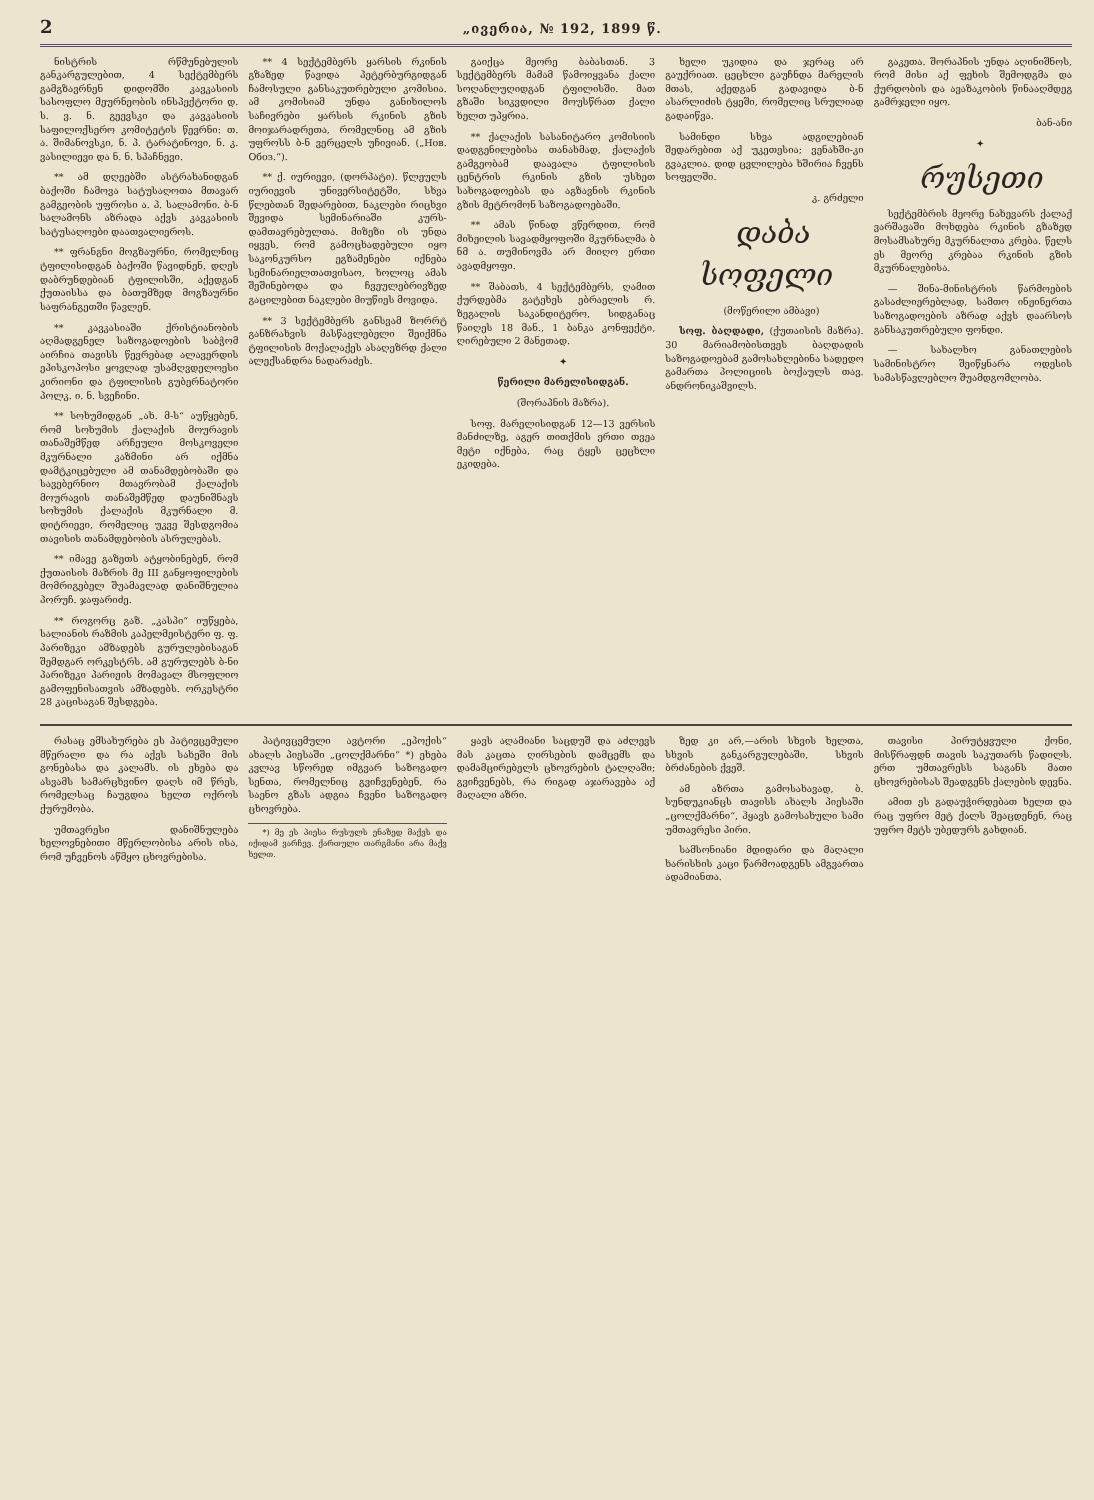2 „ივერია, № 192, 1899 წ.
ნისტრის რწმუნებულის განკარგულებით, 4 სექტემბერს გამგზავრნენ დიდომში კავკასიის სასოფლო მეურნეობის ინსპექტორი დ. ს. ვ. ნ. გეევსკი და კავკასიის საფილოქსერო კომიტეტის წევრნი: თ. ა. შიმანოვსკი, ნ. პ. ტარატინოვი, ნ. კ. ვასილიევი და ნ. ნ. სპაჩნევი.
** ამ დღეებში ასტრახანიდგან ბაქოში ჩამოვა სატუსაღოთა მთავარ გამგეობის უფროსი ა. პ. სალამონი. ბ-ნ სალამონს აზრადა აქვს კავკასიის სატუსაღოები დაათვალიეროს.
** ფრანგნი მოგზაურნი, რომელნიც ტფილისიდგან ბაქოში წავიდნენ, დღეს დაბრუნდებიან ტფილისში, აქედგან ქუთაისსა და ბათუმზედ მოგზაურნი საფრანგეთში წავლენ.
** კავკასიაში ქრისტიანობის აღმადგენელ საზოგადოების საბჭომ აირჩია თავისს წევრებად ალავერდის ეპისკოპოსი ყოვლად უსამღვდელოესი კირიონი და ტფილისის გუბერნატორი პოლკ. ი. ნ. სვეჩინი.
** სოხუმიდგან „ახ. მ-ს“ აუწყებენ, რომ სოხუმის ქალაქის მოურავის თანაშემწედ არჩეული მოსკოველი მკურნალი კაზმინი არ იქმნა დამტკიცებული ამ თანამდებობაში და სავებერნიო მთავრობამ ქალაქის მოურავის თანაშემწედ დაუნიშნავს სოხუმის ქალაქის მკურნალი მ. დიტრიევი, რომელიც უკვე შესდგომია თავისის თანამდებობის ასრულებას.
** იმავე გაზეთს ატყობინებენ, რომ ქუთაისის მაზრის მე III განყოფილების მომრიგებელ შუამავლად დანიშნულია პორუჩ. ჯაფარიძე.
** როგორც გაზ. „კასპი“ იუწყება, სალიანის რაზმის კაპელმეისტერი ფ. ფ. პარიზეკი ამზადებს გურულებისაგან შემდგარ ორკესტრს. ამ გურულებს ბ-ნი პარიზეკი პარიჟის მომავალ მსოფლიო გამოფენისათვის ამზადებს. ორკესტრი 28 კაცისაგან შესდგება.
** 4 სექტემბერს ყარსის რკინის გზაზედ წავიდა პეტერბურგიდგან ჩამოსული განსაკუთრებული კომისია. ამ კომისიამ უნდა განიხილოს საჩივრები ყარსის რკინის გზის მოიჯარადრეთა, რომელნიც ამ გზის უფროსს ბ-ნ ვერცელს უჩივიან. („Нов. Обоз.“).
** ქ. იურიევი, (დორპატი). წლეულს იურიევის უნივერსიტეტში, სხვა წლებთან შედარებით, ნაკლები რიცხვი შევიდა სემინარიაში კურს-დამთავრებულთა. მიზეზი ის უნდა იყვეს, რომ გამოცხადებული იყო საკონკურსო ეგზამენები იქნება სემინარიელთათვისაო, ხოლოც ამას შეშინებოდა და ჩვეულებრივზედ გაცილებით ნაკლები მიუწიეს მოვიდა.
** 3 სექტემბერს განსვამ ზორრტ განზრახვის მასწავლებელი შეიქმნა ტფილისის მოქალაქეს ასაღეზრდ ქალი ალექსანდრა ნადარაძეს.
გაიქცა მეორე ბაბასთან. 3 სექტემბერს მამამ წამოიყვანა ქალი სოღანლუღიდგან ტფილისში. მათ გზაში სიკვდილი მოუსწრათ ქალი ხელთ უპყრია.
** ქალაქის სასანიტარო კომისიის დადგენილებისა თანახმად, ქალაქის გამგეობამ დაავალა ტფილისის ცენტრის რკინის გზის უსხეთ სახოგადოებას და აგზავნის რკინის გზის მეტრომონ საზოგადოებაში.
** ამას წინად ვწერდით, რომ მიხეილის სავადმყოფოში მკურნალმა ბ ნმ ა. თუმინოვმა არ მიიღო ერთი ავადმყოფი.
** შაბათს, 4 სექტემბერს, ღამით ქურდებმა გატეხეს ებრაელის რ. ზეგალის საკანდიტერო, სიდგანაც წაიღეს 18 მან., 1 ბანკა კონფექტი, ღირებული 2 მანეთად.
✦
წერილი მარელისიდგან.
(შორაპნის მაზრა).
სოფ. მარელისიდგან 12—13 ვერსის მანძილზე, აგერ თითქმის ერთი თვეა მეტი იქნება, რაც ტყეს ცეცხლი ეკიდება.
ხელი უკიდია და ჯერაც არ გაუქრიათ. ცეცხლი გაუჩნდა მარელის მთას, აქედგან გადავიდა ბ-ნ ასარლიძის ტყეში, რომელიც სრულიად გადაიწვა.
სამინდი სხვა ადგილებიან შედარებით აქ უკეთესია; ვენახში-კი გვაკლია. დიდ ცვლილება ხშირია ჩვენს სოფელში.
კ. გრძელი
დაბა სოფელი
(მოწერილი ამბავი)
სოფ. ბაღდადი, (ქუთაისის მაზრა). 30 მარიამობისთვეს ბაღდადის საზოგადოებამ გამოსახლებინა სადედო გამართა პოლიციის ბოქაულს თავ. ანდრონიკაშვილს.
გაკეთა. შორაპნის უნდა აღინიშნოს, რომ მისი აქ ფეხის შემოდგმა და ქურდობის და ავაზაკობის წინააღმდეგ გამრჯელი იყო.
ბან-ანი
✦
რუსეთი
სექტემბრის მეორე ნახევარს ქალაქ ვარშავაში მოხდება რკინის გზაზედ მოსამსახურე მკურნალთა კრება. წელს ეს მეორე კრებაა რკინის გზის მკურნალებისა.
— შინა-მინისტრის წარმოების გასაძლიერებლად, სამთო ინჟინერთა საზოგადოების აზრად აქვს დაარსოს განსაკუთრებული ფონდი.
— სახალხო განათლების სამინისტრო შეიწყნარა ოდესის სამასწავლებლო შუამდგომლობა.
რასაც ემსახურება ეს პატივცემული მწერალი და რა აქვს სახეში მის გონებასა და კალამს. ის ეხება და ასვამს სამარცხვინო დაღს იმ წრეს, რომელსაც ჩაუგდია ხელთ ოქროს ქურუმობა.
უმთავრესი დანიშნულება ხელოვნებითი მწერლობისა არის ისა, რომ უჩვენოს აწმყო ცხოვრებისა.
პატივცემული ავტორი „ეპოქის“ ახალს პიესაში „ცოლქმარნი“ *) ეხება კვლავ სწორედ იმგვარ საზოგადო სენთა, რომელნიც გვიჩვენებენ, რა საენო გზას ადგია ჩვენი საზოგადო ცხოვრება.
*) მე ეს პიესა რუსულს ენაზედ მაქვს და იქიდამ ვარჩევ. ქართული თარგმანი არა მაქვ ხელთ.
ყავს აღამიანი საცდუშ და აძლევს მას კაცთა ღირსების დამცემს და დამამცირებელს ცხოვრების ტალღაში; გვიჩვენებს, რა რიგად აჯარავება აქ მაღალი აზრი.
ზედ კი არ,—არის სხვის ხელთა, სხვის განკარგულებაში, სხვის ბრძანების ქვეშ.
ამ აზრთა გამოსახავად, ბ. სუნდუკიანცს თავისს ახალს პიესაში „ცოლქმარნი“, ჰყავს გამოსახული სამი უმთავრესი პირი.
სამსონიანი მდიდარი და მაღალი ხარისხის კაცი წარმოადგენს ამგვართა ადამიანთა.
თავისი პირუტყვული ქონი, მისწრაფდნ თავის საკუთარს წადილს. ერთ უმთავრესს საგანს მათი ცხოვრებისას შეადგენს ქალების დევნა.
ამით ეს გადაუჭირდებათ ხელთ და რაც უფრო მეტ ქალს შეაცდენენ, რაც უფრო მეტს უბედურს გახდიან.